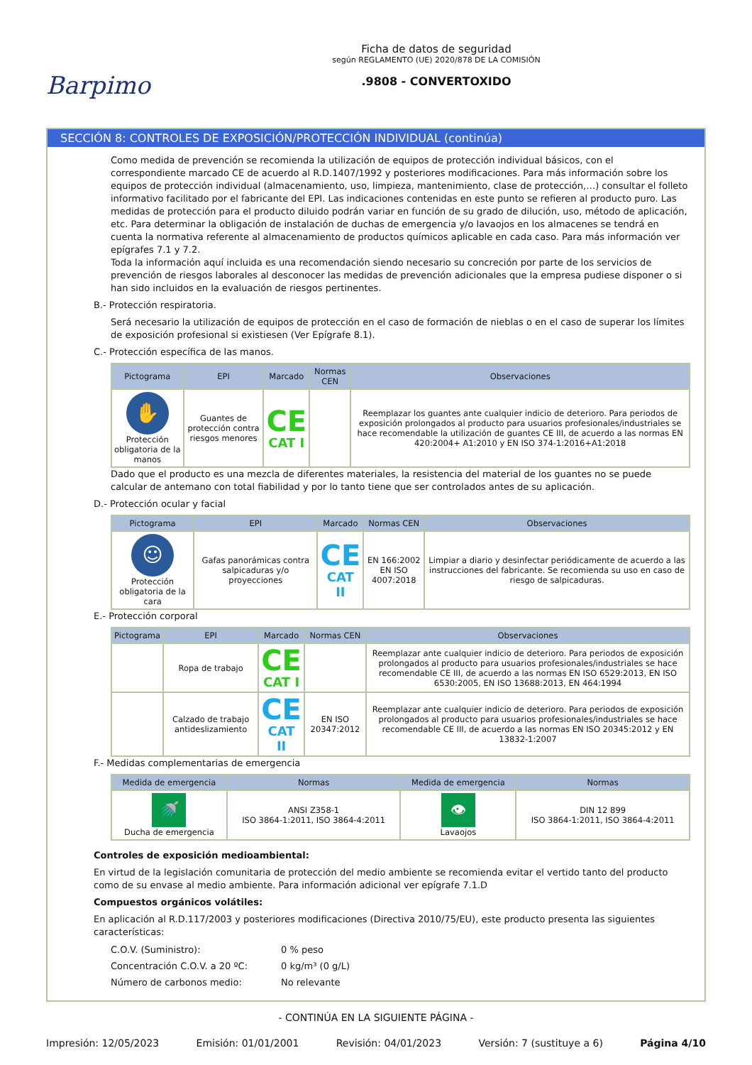Barpimo
Ficha de datos de seguridad
según REGLAMENTO (UE) 2020/878 DE LA COMISIÓN
.9808 - CONVERTOXIDO
SECCIÓN 8: CONTROLES DE EXPOSICIÓN/PROTECCIÓN INDIVIDUAL (continúa)
Como medida de prevención se recomienda la utilización de equipos de protección individual básicos, con el correspondiente marcado CE de acuerdo al R.D.1407/1992 y posteriores modificaciones. Para más información sobre los equipos de protección individual (almacenamiento, uso, limpieza, mantenimiento, clase de protección,…) consultar el folleto informativo facilitado por el fabricante del EPI. Las indicaciones contenidas en este punto se refieren al producto puro. Las medidas de protección para el producto diluido podrán variar en función de su grado de dilución, uso, método de aplicación, etc. Para determinar la obligación de instalación de duchas de emergencia y/o lavaojos en los almacenes se tendrá en cuenta la normativa referente al almacenamiento de productos químicos aplicable en cada caso. Para más información ver epígrafes 7.1 y 7.2.
Toda la información aquí incluida es una recomendación siendo necesario su concreción por parte de los servicios de prevención de riesgos laborales al desconocer las medidas de prevención adicionales que la empresa pudiese disponer o si han sido incluidos en la evaluación de riesgos pertinentes.
B.- Protección respiratoria.
Será necesario la utilización de equipos de protección en el caso de formación de nieblas o en el caso de superar los límites de exposición profesional si existiesen (Ver Epígrafe 8.1).
C.- Protección específica de las manos.
| Pictograma | EPI | Marcado | Normas CEN | Observaciones |
| --- | --- | --- | --- | --- |
| ✋ Protección obligatoria de la manos | Guantes de protección contra riesgos menores | CE CAT I | | Reemplazar los guantes ante cualquier indicio de deterioro. Para periodos de exposición prolongados al producto para usuarios profesionales/industriales se hace recomendable la utilización de guantes CE III, de acuerdo a las normas EN 420:2004+ A1:2010 y EN ISO 374-1:2016+A1:2018 |
Dado que el producto es una mezcla de diferentes materiales, la resistencia del material de los guantes no se puede calcular de antemano con total fiabilidad y por lo tanto tiene que ser controlados antes de su aplicación.
D.- Protección ocular y facial
| Pictograma | EPI | Marcado | Normas CEN | Observaciones |
| --- | --- | --- | --- | --- |
| ☺ Protección obligatoria de la cara | Gafas panorámicas contra salpicaduras y/o proyecciones | CE CAT II | EN 166:2002 EN ISO 4007:2018 | Limpiar a diario y desinfectar periódicamente de acuerdo a las instrucciones del fabricante. Se recomienda su uso en caso de riesgo de salpicaduras. |
E.- Protección corporal
| Pictograma | EPI | Marcado | Normas CEN | Observaciones |
| --- | --- | --- | --- | --- |
| | Ropa de trabajo | CE CAT I | | Reemplazar ante cualquier indicio de deterioro. Para periodos de exposición prolongados al producto para usuarios profesionales/industriales se hace recomendable CE III, de acuerdo a las normas EN ISO 6529:2013, EN ISO 6530:2005, EN ISO 13688:2013, EN 464:1994 |
| | Calzado de trabajo antideslizamiento | CE CAT II | EN ISO 20347:2012 | Reemplazar ante cualquier indicio de deterioro. Para periodos de exposición prolongados al producto para usuarios profesionales/industriales se hace recomendable CE III, de acuerdo a las normas EN ISO 20345:2012 y EN 13832-1:2007 |
F.- Medidas complementarias de emergencia
| Medida de emergencia | Normas | Medida de emergencia | Normas |
| --- | --- | --- | --- |
| 🚿 Ducha de emergencia | ANSI Z358-1 ISO 3864-1:2011, ISO 3864-4:2011 | 👁 Lavaojos | DIN 12 899 ISO 3864-1:2011, ISO 3864-4:2011 |
Controles de exposición medioambiental:
En virtud de la legislación comunitaria de protección del medio ambiente se recomienda evitar el vertido tanto del producto como de su envase al medio ambiente. Para información adicional ver epígrafe 7.1.D
Compuestos orgánicos volátiles:
En aplicación al R.D.117/2003 y posteriores modificaciones (Directiva 2010/75/EU), este producto presenta las siguientes características:
C.O.V. (Suministro): 0 % peso
Concentración C.O.V. a 20 ºC: 0 kg/m³ (0 g/L)
Número de carbonos medio: No relevante
- CONTINÚA EN LA SIGUIENTE PÁGINA -
Impresión: 12/05/2023 Emisión: 01/01/2001 Revisión: 04/01/2023 Versión: 7 (sustituye a 6) Página 4/10